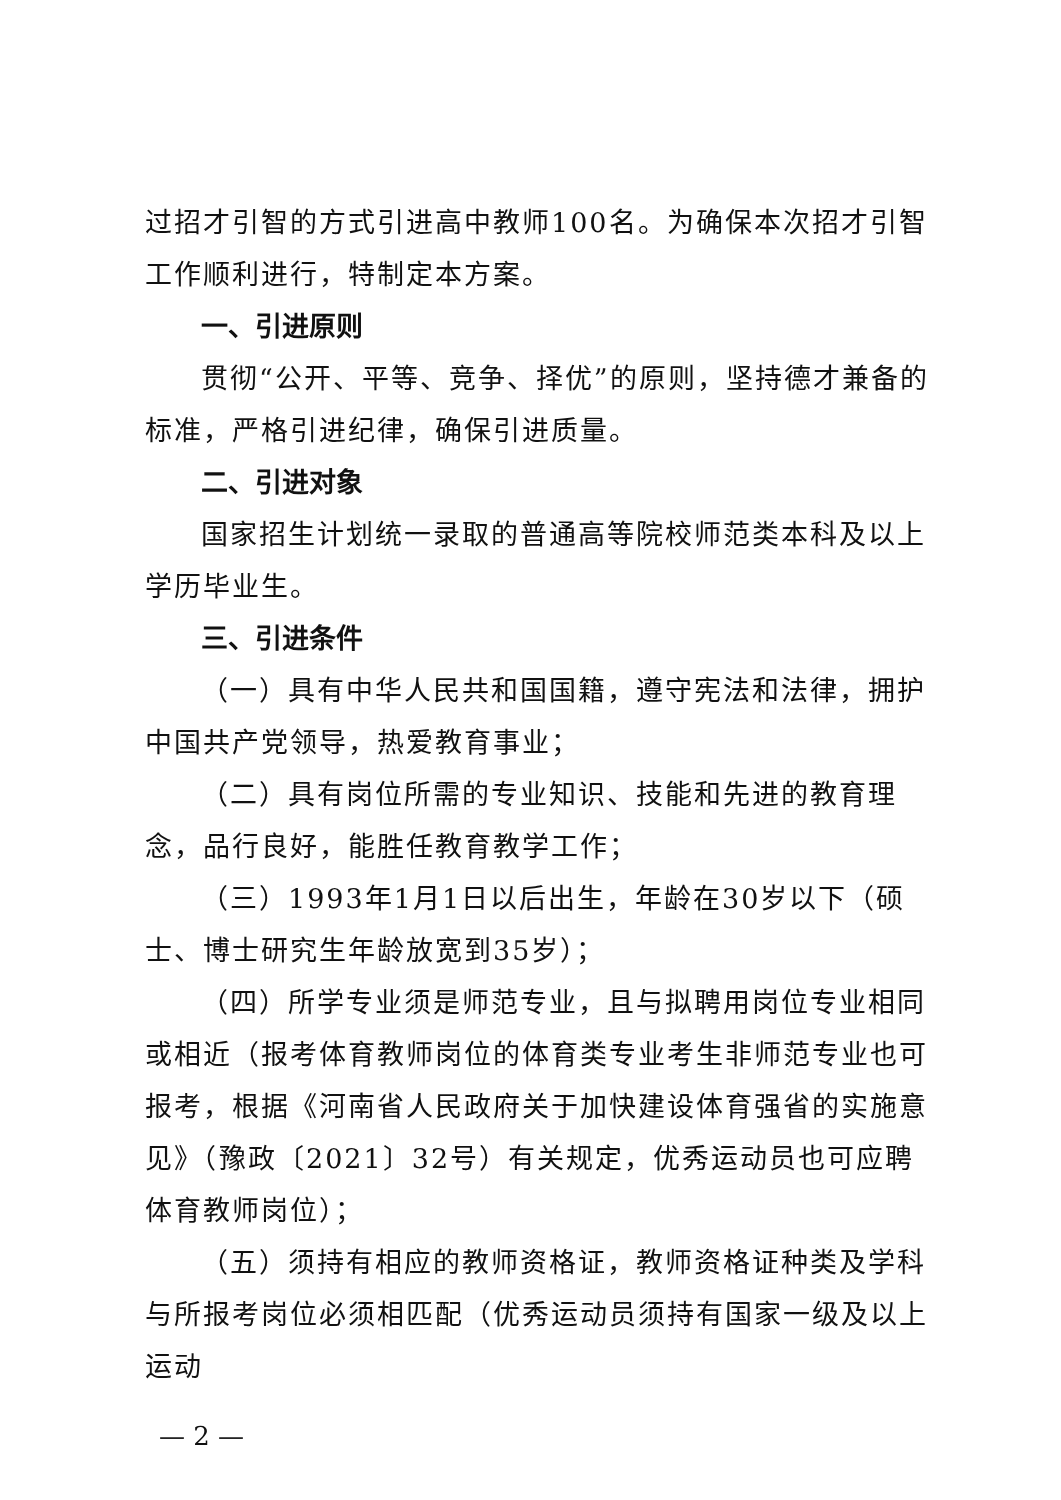过招才引智的方式引进高中教师100名。为确保本次招才引智工作顺利进行，特制定本方案。
一、引进原则
贯彻“公开、平等、竞争、择优”的原则，坚持德才兼备的标准，严格引进纪律，确保引进质量。
二、引进对象
国家招生计划统一录取的普通高等院校师范类本科及以上学历毕业生。
三、引进条件
（一）具有中华人民共和国国籍，遵守宪法和法律，拥护中国共产党领导，热爱教育事业；
（二）具有岗位所需的专业知识、技能和先进的教育理念，品行良好，能胜任教育教学工作；
（三）1993年1月1日以后出生，年龄在30岁以下（硕士、博士研究生年龄放宽到35岁）；
（四）所学专业须是师范专业，且与拟聘用岗位专业相同或相近（报考体育教师岗位的体育类专业考生非师范专业也可报考，根据《河南省人民政府关于加快建设体育强省的实施意见》（豫政〔2021〕32号）有关规定，优秀运动员也可应聘体育教师岗位）；
（五）须持有相应的教师资格证，教师资格证种类及学科与所报考岗位必须相匹配（优秀运动员须持有国家一级及以上运动
— 2 —